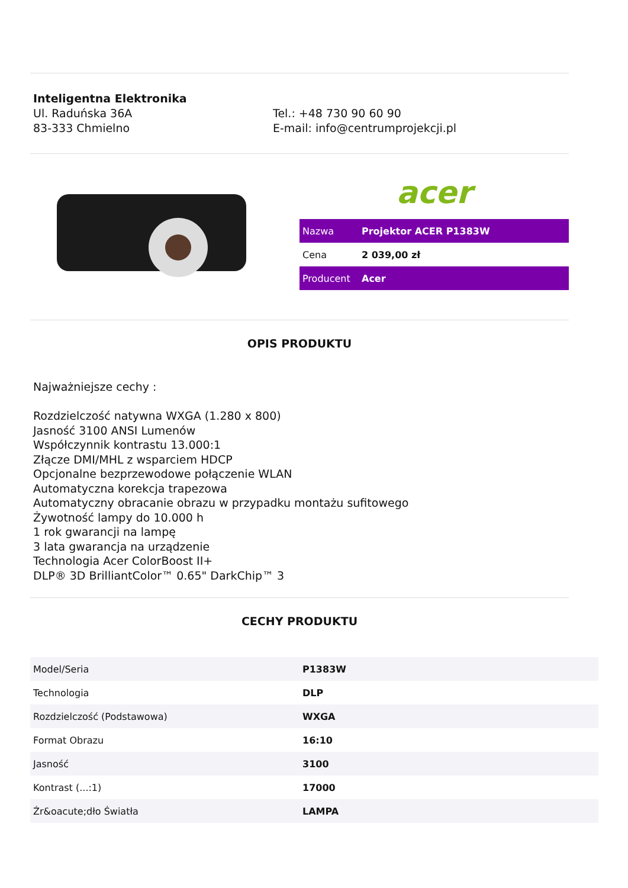Inteligentna Elektronika
Ul. Raduńska 36A
83-333 Chmielno
Tel.: +48 730 90 60 90
E-mail: info@centrumprojekcji.pl
acer
| Nazwa | Projektor ACER P1383W |
| Cena | 2 039,00 zł |
| Producent | Acer |
OPIS PRODUKTU
Najważniejsze cechy :
Rozdzielczość natywna WXGA (1.280 x 800)
Jasność 3100 ANSI Lumenów
Współczynnik kontrastu 13.000:1
Złącze DMI/MHL z wsparciem HDCP
Opcjonalne bezprzewodowe połączenie WLAN
Automatyczna korekcja trapezowa
Automatyczny obracanie obrazu w przypadku montażu sufitowego
Żywotność lampy do 10.000 h
1 rok gwarancji na lampę
3 lata gwarancja na urządzenie
Technologia Acer ColorBoost II+
DLP® 3D BrilliantColor™ 0.65" DarkChip™ 3
CECHY PRODUKTU
| Model/Seria | P1383W |
| Technologia | DLP |
| Rozdzielczość (Podstawowa) | WXGA |
| Format Obrazu | 16:10 |
| Jasność | 3100 |
| Kontrast (...:1) | 17000 |
| Źr&oacute;dło Światła | LAMPA |